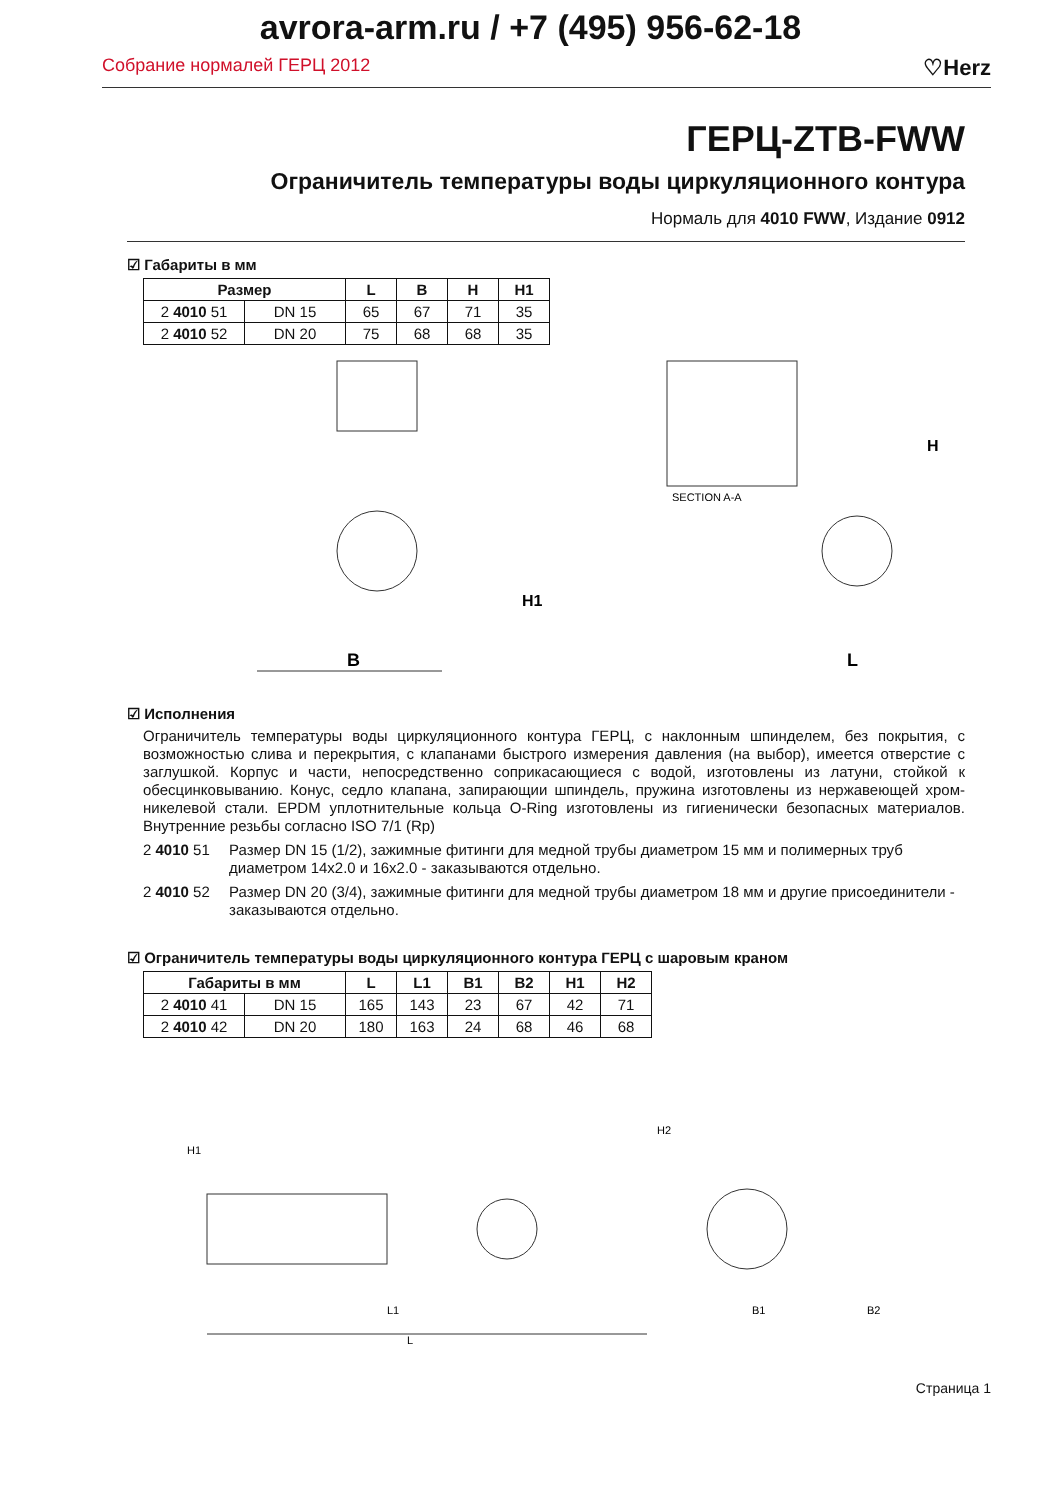avrora-arm.ru / +7 (495) 956-62-18
Собрание нормалей ГЕРЦ 2012 ♡Herz
ГЕРЦ-ZTB-FWW
Ограничитель температуры воды циркуляционного контура
Нормаль для 4010 FWW, Издание 0912
☑ Габариты в мм
| Размер | | L | B | H | H1 |
| --- | --- | --- | --- | --- | --- |
| 2 4010 51 | DN 15 | 65 | 67 | 71 | 35 |
| 2 4010 52 | DN 20 | 75 | 68 | 68 | 35 |
SECTION A-A
B
H1
L
H
☑ Исполнения
Ограничитель температуры воды циркуляционного контура ГЕРЦ, с наклонным шпинделем, без покрытия, с возможностью слива и перекрытия, с клапанами быстрого измерения давления (на выбор), имеется отверстие с заглушкой. Корпус и части, непосредственно соприкасающиеся с водой, изготовлены из латуни, стойкой к обесцинковыванию. Конус, седло клапана, запирающии шпиндель, пружина изготовлены из нержавеющей хром-никелевой стали. EPDM уплотнительные кольца O-Ring изготовлены из гигиенически безопасных материалов. Внутренние резьбы согласно ISO 7/1 (Rp)
2 4010 51 Размер DN 15 (1/2), зажимные фитинги для медной трубы диаметром 15 мм и полимерных труб диаметром 14x2.0 и 16x2.0 - заказываются отдельно.
2 4010 52 Размер DN 20 (3/4), зажимные фитинги для медной трубы диаметром 18 мм и другие присоединители - заказываются отдельно.
☑ Ограничитель температуры воды циркуляционного контура ГЕРЦ с шаровым краном
| Габариты в мм | | L | L1 | B1 | B2 | H1 | H2 |
| --- | --- | --- | --- | --- | --- | --- | --- |
| 2 4010 41 | DN 15 | 165 | 143 | 23 | 67 | 42 | 71 |
| 2 4010 42 | DN 20 | 180 | 163 | 24 | 68 | 46 | 68 |
L1
L
H1
H2
B1
B2
Страница 1